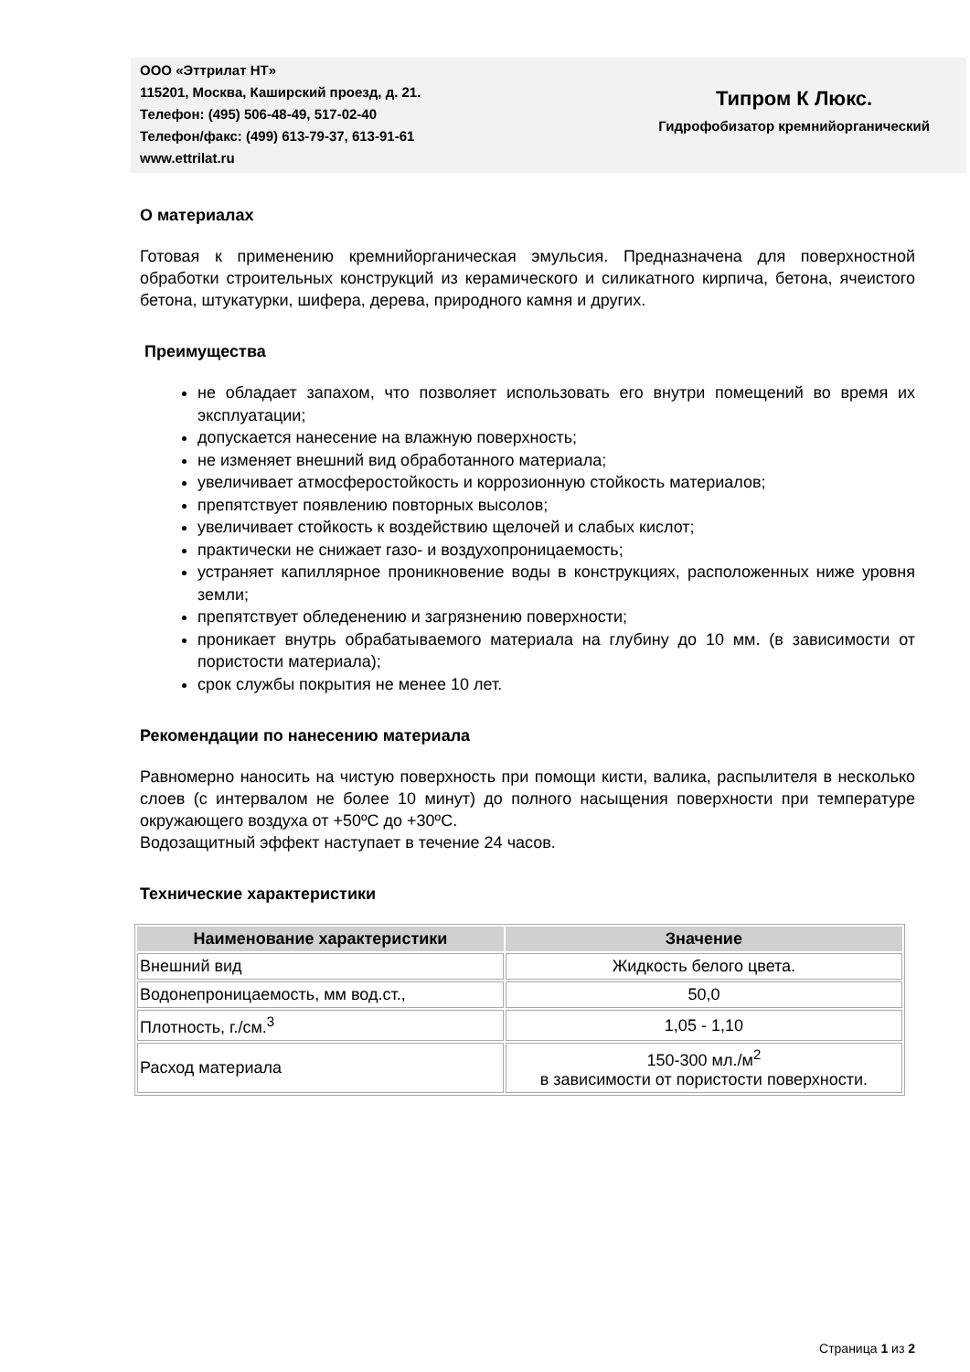ООО «Эттрилат НТ»
115201, Москва, Каширский проезд, д. 21.
Телефон: (495) 506-48-49, 517-02-40
Телефон/факс: (499) 613-79-37, 613-91-61
www.ettrilat.ru
Типром К Люкс.
Гидрофобизатор кремнийорганический
О материалах
Готовая к применению кремнийорганическая эмульсия. Предназначена для поверхностной обработки строительных конструкций из керамического и силикатного кирпича, бетона, ячеистого бетона, штукатурки, шифера, дерева, природного камня и других.
Преимущества
не обладает запахом, что позволяет использовать его внутри помещений во время их эксплуатации;
допускается нанесение на влажную поверхность;
не изменяет внешний вид обработанного материала;
увеличивает атмосферостойкость и коррозионную стойкость материалов;
препятствует появлению повторных высолов;
увеличивает стойкость к воздействию щелочей и слабых кислот;
практически не снижает газо- и воздухопроницаемость;
устраняет капиллярное проникновение воды в конструкциях, расположенных ниже уровня земли;
препятствует обледенению и загрязнению поверхности;
проникает внутрь обрабатываемого материала на глубину до 10 мм. (в зависимости от пористости материала);
срок службы покрытия не менее 10 лет.
Рекомендации по нанесению материала
Равномерно наносить на чистую поверхность при помощи кисти, валика, распылителя в несколько слоев (с интервалом не более 10 минут) до полного насыщения поверхности при температуре окружающего воздуха от +50ºС до +30ºС.
Водозащитный эффект наступает в течение 24 часов.
Технические характеристики
| Наименование характеристики | Значение |
| --- | --- |
| Внешний вид | Жидкость белого цвета. |
| Водонепроницаемость, мм вод.ст., | 50,0 |
| Плотность, г./см.<sup>3</sup> | 1,05 - 1,10 |
| Расход материала | 150-300 мл./м<sup>2</sup> в зависимости от пористости поверхности. |
Страница 1 из 2